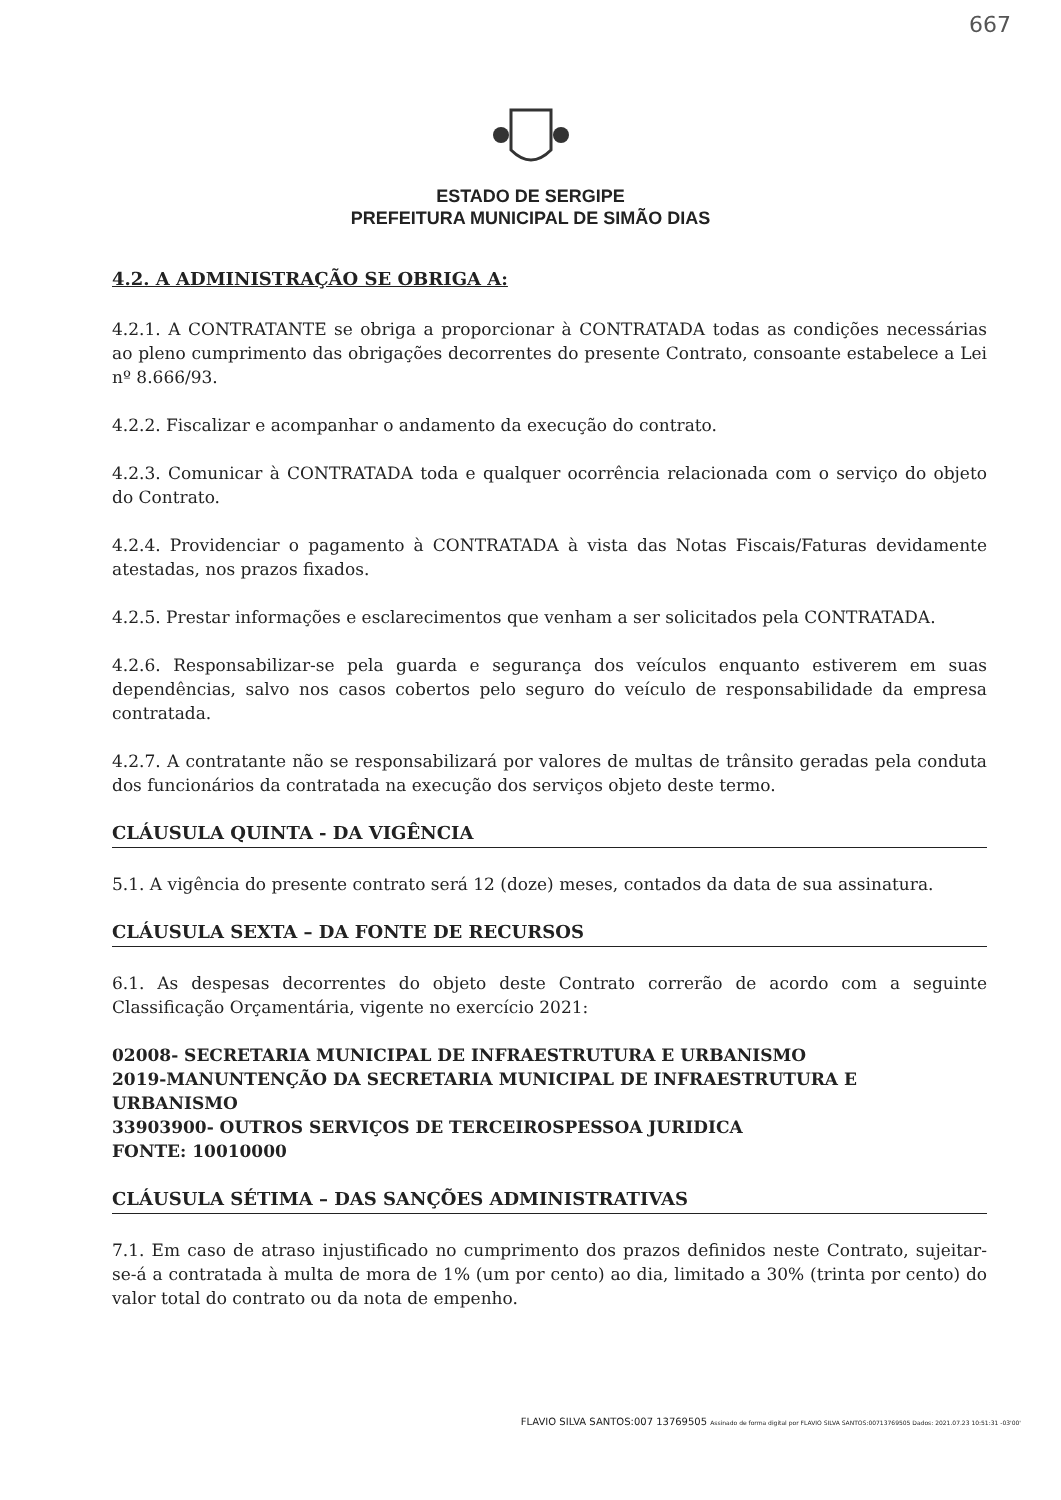667
ESTADO DE SERGIPE
PREFEITURA MUNICIPAL DE SIMÃO DIAS
4.2. A ADMINISTRAÇÃO SE OBRIGA A:
4.2.1. A CONTRATANTE se obriga a proporcionar à CONTRATADA todas as condições necessárias ao pleno cumprimento das obrigações decorrentes do presente Contrato, consoante estabelece a Lei nº 8.666/93.
4.2.2. Fiscalizar e acompanhar o andamento da execução do contrato.
4.2.3. Comunicar à CONTRATADA toda e qualquer ocorrência relacionada com o serviço do objeto do Contrato.
4.2.4. Providenciar o pagamento à CONTRATADA à vista das Notas Fiscais/Faturas devidamente atestadas, nos prazos fixados.
4.2.5. Prestar informações e esclarecimentos que venham a ser solicitados pela CONTRATADA.
4.2.6. Responsabilizar-se pela guarda e segurança dos veículos enquanto estiverem em suas dependências, salvo nos casos cobertos pelo seguro do veículo de responsabilidade da empresa contratada.
4.2.7. A contratante não se responsabilizará por valores de multas de trânsito geradas pela conduta dos funcionários da contratada na execução dos serviços objeto deste termo.
CLÁUSULA QUINTA - DA VIGÊNCIA
5.1. A vigência do presente contrato será 12 (doze) meses, contados da data de sua assinatura.
CLÁUSULA SEXTA – DA FONTE DE RECURSOS
6.1. As despesas decorrentes do objeto deste Contrato correrão de acordo com a seguinte Classificação Orçamentária, vigente no exercício 2021:
02008- SECRETARIA MUNICIPAL DE INFRAESTRUTURA E URBANISMO
2019-MANUNTENÇÃO DA SECRETARIA MUNICIPAL DE INFRAESTRUTURA E URBANISMO
33903900- OUTROS SERVIÇOS DE TERCEIROSPESSOA JURIDICA
FONTE: 10010000
CLÁUSULA SÉTIMA – DAS SANÇÕES ADMINISTRATIVAS
7.1. Em caso de atraso injustificado no cumprimento dos prazos definidos neste Contrato, sujeitar-se-á a contratada à multa de mora de 1% (um por cento) ao dia, limitado a 30% (trinta por cento) do valor total do contrato ou da nota de empenho.
FLAVIO SILVA SANTOS:007 13769505 Assinado de forma digital por FLAVIO SILVA SANTOS:00713769505 Dados: 2021.07.23 10:51:31 -03'00'